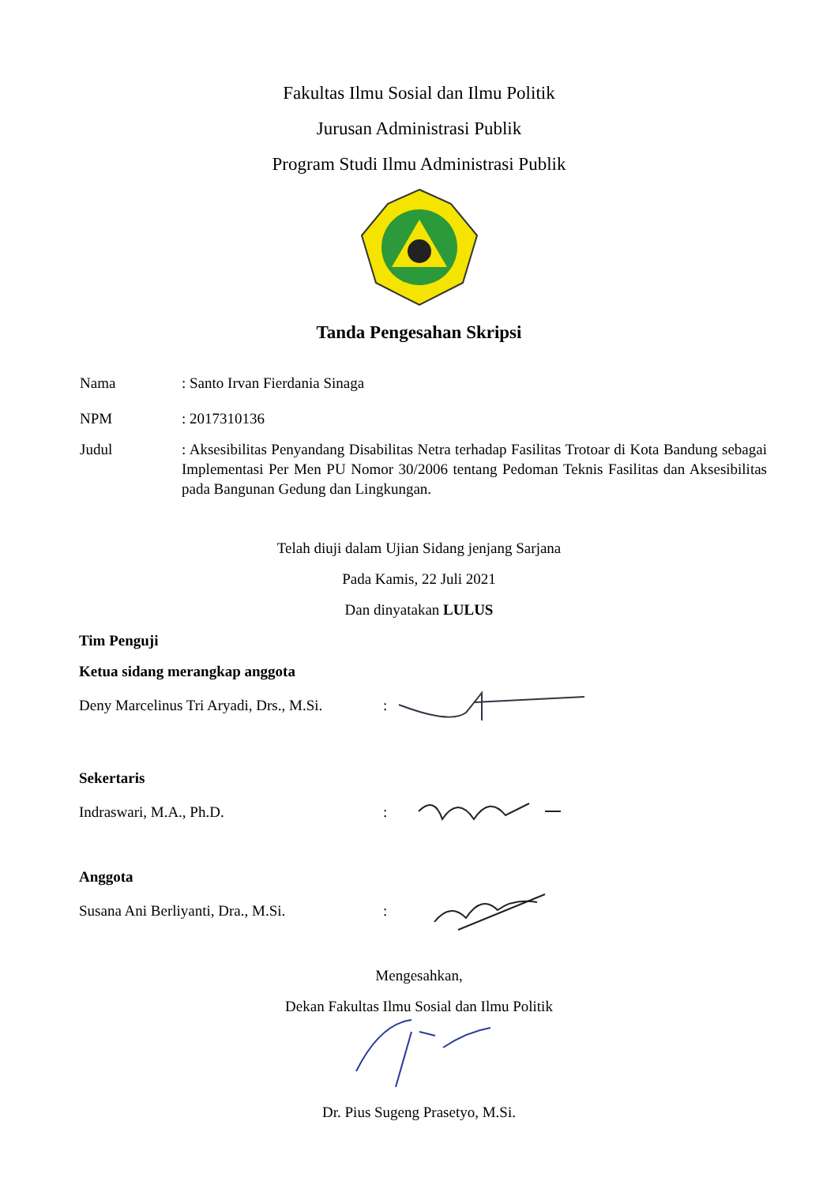Fakultas Ilmu Sosial dan Ilmu Politik
Jurusan Administrasi Publik
Program Studi Ilmu Administrasi Publik
Tanda Pengesahan Skripsi
Nama : Santo Irvan Fierdania Sinaga
NPM : 2017310136
Judul : Aksesibilitas Penyandang Disabilitas Netra terhadap Fasilitas Trotoar di Kota Bandung sebagai Implementasi Per Men PU Nomor 30/2006 tentang Pedoman Teknis Fasilitas dan Aksesibilitas pada Bangunan Gedung dan Lingkungan.
Telah diuji dalam Ujian Sidang jenjang Sarjana
Pada Kamis, 22 Juli 2021
Dan dinyatakan LULUS
Tim Penguji
Ketua sidang merangkap anggota
Deny Marcelinus Tri Aryadi, Drs., M.Si.
:
Sekertaris
Indraswari, M.A., Ph.D. :
Anggota
Susana Ani Berliyanti, Dra., M.Si.
:
Mengesahkan,
Dekan Fakultas Ilmu Sosial dan Ilmu Politik
Dr. Pius Sugeng Prasetyo, M.Si.